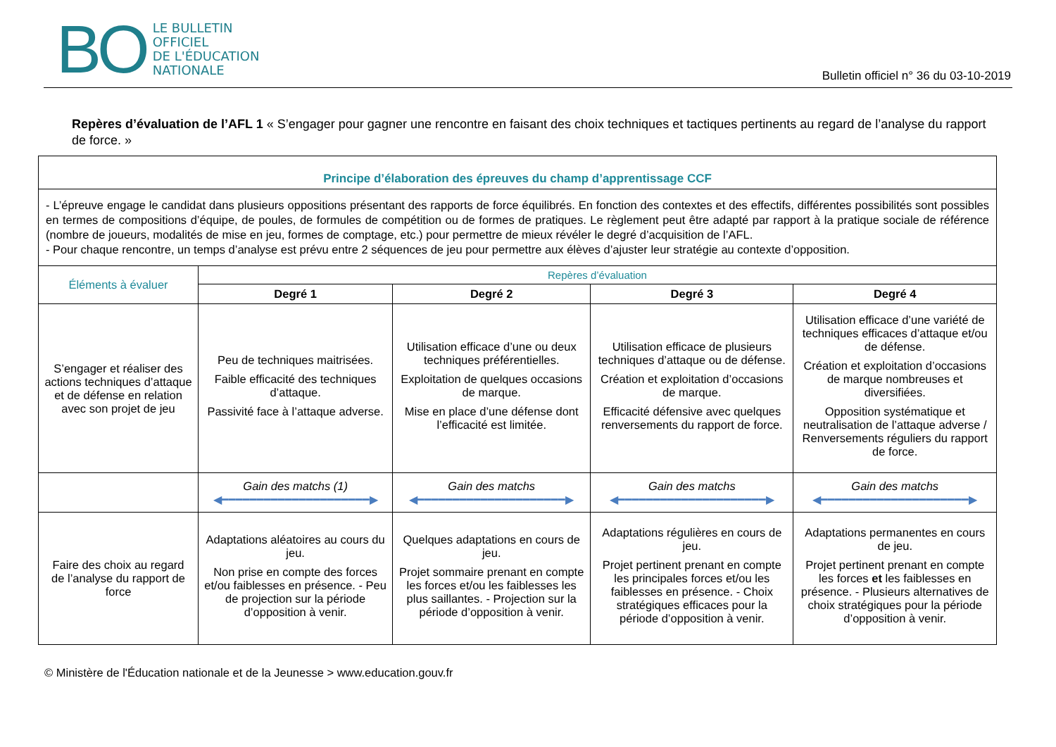BO
LE BULLETIN
OFFICIEL
DE L'ÉDUCATION
NATIONALE
Bulletin officiel n° 36 du 03-10-2019
Repères d’évaluation de l’AFL 1 « S’engager pour gagner une rencontre en faisant des choix techniques et tactiques pertinents au regard de l’analyse du rapport de force. »
| Principe d’élaboration des épreuves du champ d’apprentissage CCF | | | | |
| --- | --- | --- | --- | --- |
| - L’épreuve engage le candidat dans plusieurs oppositions présentant des rapports de force équilibrés. En fonction des contextes et des effectifs, différentes possibilités sont possibles en termes de compositions d’équipe, de poules, de formules de compétition ou de formes de pratiques. Le règlement peut être adapté par rapport à la pratique sociale de référence (nombre de joueurs, modalités de mise en jeu, formes de comptage, etc.) pour permettre de mieux révéler le degré d’acquisition de l’AFL. - Pour chaque rencontre, un temps d’analyse est prévu entre 2 séquences de jeu pour permettre aux élèves d’ajuster leur stratégie au contexte d’opposition. | | | | |
| Éléments à évaluer | Repères d’évaluation | | | |
| | Degré 1 | Degré 2 | Degré 3 | Degré 4 |
| S’engager et réaliser des actions techniques d’attaque et de défense en relation avec son projet de jeu | Peu de techniques maitrisées. Faible efficacité des techniques d’attaque. Passivité face à l’attaque adverse. | Utilisation efficace d’une ou deux techniques préférentielles. Exploitation de quelques occasions de marque. Mise en place d’une défense dont l’efficacité est limitée. | Utilisation efficace de plusieurs techniques d’attaque ou de défense. Création et exploitation d’occasions de marque. Efficacité défensive avec quelques renversements du rapport de force. | Utilisation efficace d’une variété de techniques efficaces d’attaque et/ou de défense. Création et exploitation d’occasions de marque nombreuses et diversifiées. Opposition systématique et neutralisation de l’attaque adverse / Renversements réguliers du rapport de force. |
| | Gain des matchs (1) ◀━━━━━━━━━━━━━━━━━━━━━▶ | Gain des matchs ◀━━━━━━━━━━━━━━━━━━━━━▶ | Gain des matchs ◀━━━━━━━━━━━━━━━━━━━━━▶ | Gain des matchs ◀━━━━━━━━━━━━━━━━━━━━━▶ |
| Faire des choix au regard de l’analyse du rapport de force | Adaptations aléatoires au cours du jeu. Non prise en compte des forces et/ou faiblesses en présence. - Peu de projection sur la période d’opposition à venir. | Quelques adaptations en cours de jeu. Projet sommaire prenant en compte les forces et/ou les faiblesses les plus saillantes. - Projection sur la période d’opposition à venir. | Adaptations régulières en cours de jeu. Projet pertinent prenant en compte les principales forces et/ou les faiblesses en présence. - Choix stratégiques efficaces pour la période d’opposition à venir. | Adaptations permanentes en cours de jeu. Projet pertinent prenant en compte les forces et les faiblesses en présence. - Plusieurs alternatives de choix stratégiques pour la période d’opposition à venir. |
© Ministère de l'Éducation nationale et de la Jeunesse > www.education.gouv.fr